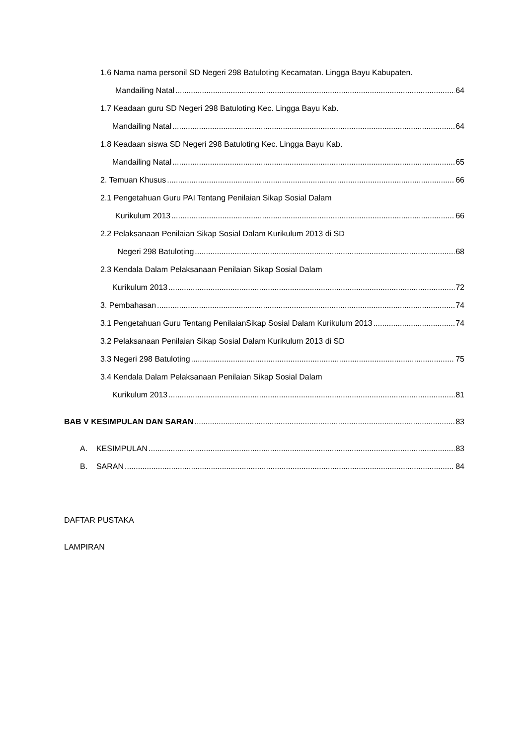1.6 Nama nama personil SD Negeri 298 Batuloting Kecamatan. Lingga Bayu Kabupaten.
Mandailing Natal 64
1.7 Keadaan guru SD Negeri 298 Batuloting Kec. Lingga Bayu Kab.
Mandailing Natal 64
1.8 Keadaan siswa SD Negeri 298 Batuloting Kec. Lingga Bayu Kab.
Mandailing Natal 65
2. Temuan Khusus 66
2.1 Pengetahuan Guru PAI Tentang Penilaian Sikap Sosial Dalam
Kurikulum 2013 66
2.2 Pelaksanaan Penilaian Sikap Sosial Dalam Kurikulum 2013 di SD
Negeri 298 Batuloting 68
2.3 Kendala Dalam Pelaksanaan Penilaian Sikap Sosial Dalam
Kurikulum 2013 72
3. Pembahasan 74
3.1 Pengetahuan Guru Tentang PenilaianSikap Sosial Dalam Kurikulum 2013 74
3.2 Pelaksanaan Penilaian Sikap Sosial Dalam Kurikulum 2013 di SD
3.3 Negeri 298 Batuloting 75
3.4 Kendala Dalam Pelaksanaan Penilaian Sikap Sosial Dalam
Kurikulum 2013 81
BAB V KESIMPULAN DAN SARAN 83
A. KESIMPULAN 83
B. SARAN 84
DAFTAR PUSTAKA
LAMPIRAN